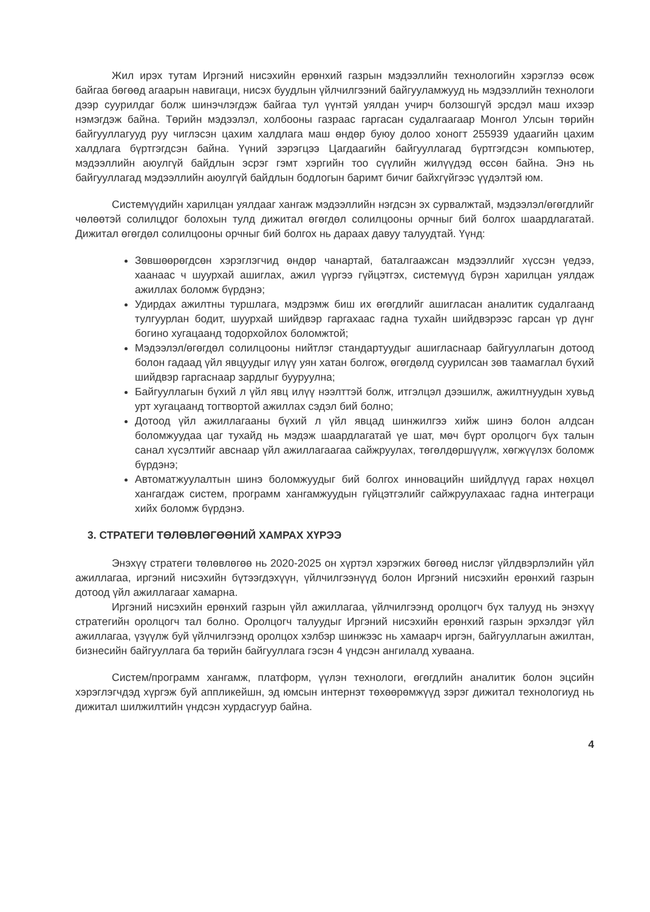Жил ирэх тутам Иргэний нисэхийн ерөнхий газрын мэдээллийн технологийн хэрэглээ өсөж байгаа бөгөөд агаарын навигаци, нисэх буудлын үйлчилгээний байгууламжууд нь мэдээллийн технологи дээр суурилдаг болж шинэчлэгдэж байгаа тул үүнтэй уялдан учирч болзошгүй эрсдэл маш ихээр нэмэгдэж байна. Төрийн мэдээлэл, холбооны газраас гаргасан судалгаагаар Монгол Улсын төрийн байгууллагууд руу чиглэсэн цахим халдлага маш өндөр буюу долоо хоногт 255939 удаагийн цахим халдлага бүртгэгдсэн байна. Үүний зэрэгцээ Цагдаагийн байгууллагад бүртгэгдсэн компьютер, мэдээллийн аюулгүй байдлын эсрэг гэмт хэргийн тоо сүүлийн жилүүдэд өссөн байна. Энэ нь байгууллагад мэдээллийн аюулгүй байдлын бодлогын баримт бичиг байхгүйгээс үүдэлтэй юм.
Системүүдийн харилцан уялдааг хангаж мэдээллийн нэгдсэн эх сурвалжтай, мэдээлэл/өгөгдлийг чөлөөтэй солилцдог болохын тулд дижитал өгөгдөл солилцооны орчныг бий болгох шаардлагатай. Дижитал өгөгдөл солилцооны орчныг бий болгох нь дараах давуу талуудтай. Үүнд:
Зөвшөөрөгдсөн хэрэглэгчид өндөр чанартай, баталгаажсан мэдээллийг хүссэн үедээ, хаанаас ч шуурхай ашиглах, ажил үүргээ гүйцэтгэх, системүүд бүрэн харилцан уялдаж ажиллах боломж бүрдэнэ;
Удирдах ажилтны туршлага, мэдрэмж биш их өгөгдлийг ашигласан аналитик судалгаанд тулгуурлан бодит, шуурхай шийдвэр гаргахаас гадна тухайн шийдвэрээс гарсан үр дүнг богино хугацаанд тодорхойлох боломжтой;
Мэдээлэл/өгөгдөл солилцооны нийтлэг стандартуудыг ашигласнаар байгууллагын дотоод болон гадаад үйл явцуудыг илүү уян хатан болгож, өгөгдөлд суурилсан зөв таамаглал бүхий шийдвэр гаргаснаар зардлыг бууруулна;
Байгууллагын бүхий л үйл явц илүү нээлттэй болж, итгэлцэл дээшилж, ажилтнуудын хувьд урт хугацаанд тогтвортой ажиллах сэдэл бий болно;
Дотоод үйл ажиллагааны бүхий л үйл явцад шинжилгээ хийж шинэ болон алдсан боломжуудаа цаг тухайд нь мэдэж шаардлагатай үе шат, мөч бүрт оролцогч бүх талын санал хүсэлтийг авснаар үйл ажиллагаагаа сайжруулах, төгөлдөршүүлж, хөгжүүлэх боломж бүрдэнэ;
Автоматжуулалтын шинэ боломжуудыг бий болгох инновацийн шийдлүүд гарах нөхцөл хангагдаж систем, программ хангамжуудын гүйцэтгэлийг сайжруулахаас гадна интеграци хийх боломж бүрдэнэ.
3. СТРАТЕГИ ТӨЛӨВЛӨГӨӨНИЙ ХАМРАХ ХҮРЭЭ
Энэхүү стратеги төлөвлөгөө нь 2020-2025 он хүртэл хэрэгжих бөгөөд нислэг үйлдвэрлэлийн үйл ажиллагаа, иргэний нисэхийн бүтээгдэхүүн, үйлчилгээнүүд болон Иргэний нисэхийн ерөнхий газрын дотоод үйл ажиллагааг хамарна.
Иргэний нисэхийн ерөнхий газрын үйл ажиллагаа, үйлчилгээнд оролцогч бүх талууд нь энэхүү стратегийн оролцогч тал болно. Оролцогч талуудыг Иргэний нисэхийн ерөнхий газрын эрхэлдэг үйл ажиллагаа, үзүүлж буй үйлчилгээнд оролцох хэлбэр шинжээс нь хамаарч иргэн, байгууллагын ажилтан, бизнесийн байгууллага ба төрийн байгууллага гэсэн 4 үндсэн ангилалд хуваана.
Систем/программ хангамж, платформ, үүлэн технологи, өгөгдлийн аналитик болон эцсийн хэрэглэгчдэд хүргэж буй аппликейшн, эд юмсын интернэт төхөөрөмжүүд зэрэг дижитал технологиуд нь дижитал шилжилтийн үндсэн хурдасгуур байна.
4